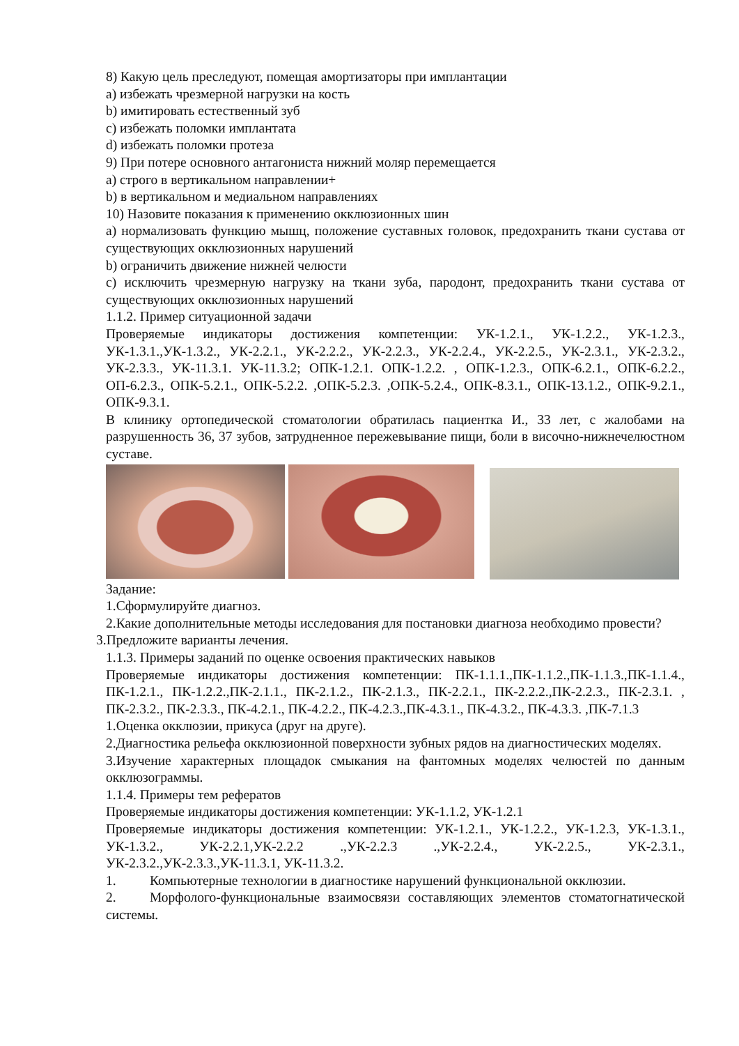8) Какую цель преследуют, помещая амортизаторы при имплантации
a) избежать чрезмерной нагрузки на кость
b) имитировать естественный зуб
c) избежать поломки имплантата
d) избежать поломки протеза
9) При потере основного антагониста нижний моляр перемещается
a) строго в вертикальном направлении+
b) в вертикальном и медиальном направлениях
10) Назовите показания к применению окклюзионных шин
a) нормализовать функцию мышц, положение суставных головок, предохранить ткани сустава от существующих окклюзионных нарушений
b) ограничить движение нижней челюсти
c) исключить чрезмерную нагрузку на ткани зуба, пародонт, предохранить ткани сустава от существующих окклюзионных нарушений
1.1.2. Пример ситуационной задачи
Проверяемые индикаторы достижения компетенции: УК-1.2.1., УК-1.2.2., УК-1.2.3., УК-1.3.1.,УК-1.3.2., УК-2.2.1., УК-2.2.2., УК-2.2.3., УК-2.2.4., УК-2.2.5., УК-2.3.1., УК-2.3.2., УК-2.3.3., УК-11.3.1. УК-11.3.2; ОПК-1.2.1. ОПК-1.2.2. , ОПК-1.2.3., ОПК-6.2.1., ОПК-6.2.2., ОП-6.2.3., ОПК-5.2.1., ОПК-5.2.2. ,ОПК-5.2.3. ,ОПК-5.2.4., ОПК-8.3.1., ОПК-13.1.2., ОПК-9.2.1., ОПК-9.3.1.
В клинику ортопедической стоматологии обратилась пациентка И., 33 лет, с жалобами на разрушенность 36, 37 зубов, затрудненное пережевывание пищи, боли в височно-нижнечелюстном суставе.
Задание:
1.Сформулируйте диагноз.
2.Какие дополнительные методы исследования для постановки диагноза необходимо провести?
3.Предложите варианты лечения.
1.1.3. Примеры заданий по оценке освоения практических навыков
Проверяемые индикаторы достижения компетенции: ПК-1.1.1.,ПК-1.1.2.,ПК-1.1.3.,ПК-1.1.4., ПК-1.2.1., ПК-1.2.2.,ПК-2.1.1., ПК-2.1.2., ПК-2.1.3., ПК-2.2.1., ПК-2.2.2.,ПК-2.2.3., ПК-2.3.1. , ПК-2.3.2., ПК-2.3.3., ПК-4.2.1., ПК-4.2.2., ПК-4.2.3.,ПК-4.3.1., ПК-4.3.2., ПК-4.3.3. ,ПК-7.1.3
1.Оценка окклюзии, прикуса (друг на друге).
2.Диагностика рельефа окклюзионной поверхности зубных рядов на диагностических моделях.
3.Изучение характерных площадок смыкания на фантомных моделях челюстей по данным окклюзограммы.
1.1.4. Примеры тем рефератов
Проверяемые индикаторы достижения компетенции: УК-1.1.2, УК-1.2.1
Проверяемые индикаторы достижения компетенции: УК-1.2.1., УК-1.2.2., УК-1.2.3, УК-1.3.1., УК-1.3.2., УК-2.2.1,УК-2.2.2 .,УК-2.2.3 .,УК-2.2.4., УК-2.2.5., УК-2.3.1., УК-2.3.2.,УК-2.3.3.,УК-11.3.1, УК-11.3.2.
1. Компьютерные технологии в диагностике нарушений функциональной окклюзии.
2. Морфолого-функциональные взаимосвязи составляющих элементов стоматогнатической системы.